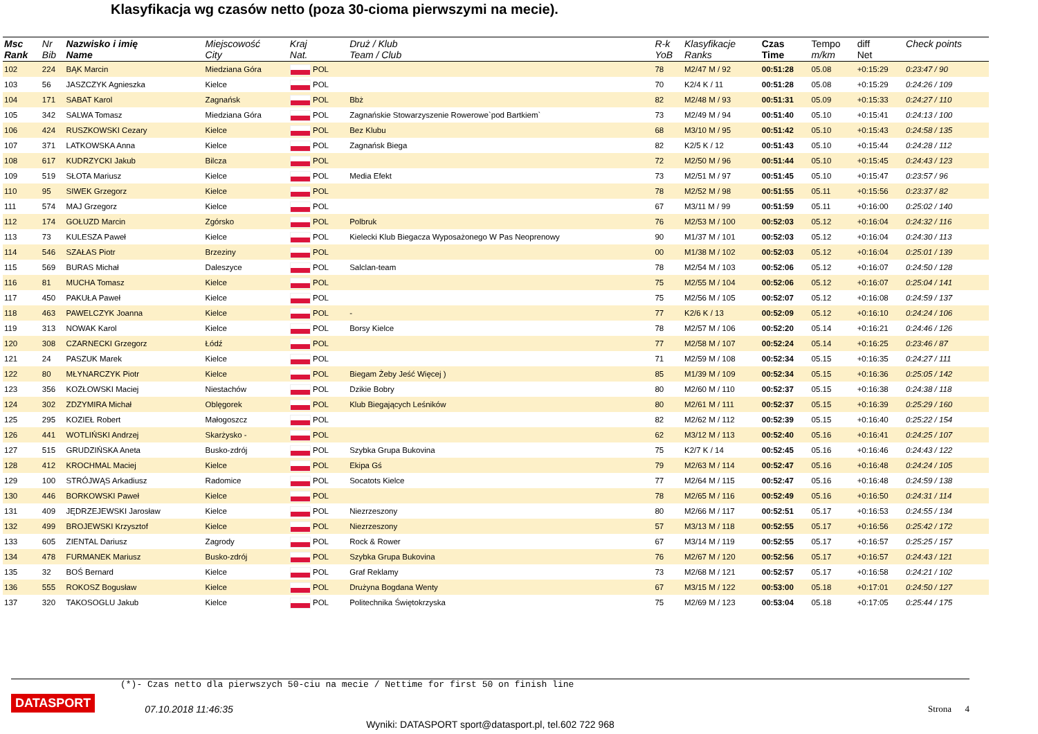Klasyfikacja wg czasów netto (poza 30-cioma pierwszymi na mecie).
| Msc Rank | Nr Bib | Nazwisko i imię Name | Miejscowość City | Kraj Nat. | Druż / Klub Team / Club | R-k YoB | Klasyfikacje Ranks | Czas Time | Tempo m/km | diff Net | Check points |
| --- | --- | --- | --- | --- | --- | --- | --- | --- | --- | --- | --- |
| 102 | 224 | BĄK Marcin | Miedziana Góra | POL | | 78 | M2/47 M / 92 | 00:51:28 | 05.08 | +0:15:29 | 0:23:47 / 90 |
| 103 | 56 | JASZCZYK Agnieszka | Kielce | POL | | 70 | K2/4 K / 11 | 00:51:28 | 05.08 | +0:15:29 | 0:24:26 / 109 |
| 104 | 171 | SABAT Karol | Zagnańsk | POL | Bbż | 82 | M2/48 M / 93 | 00:51:31 | 05.09 | +0:15:33 | 0:24:27 / 110 |
| 105 | 342 | SALWA Tomasz | Miedziana Góra | POL | Zagnańskie Stowarzyszenie Rowerowe`pod Bartkiem` | 73 | M2/49 M / 94 | 00:51:40 | 05.10 | +0:15:41 | 0:24:13 / 100 |
| 106 | 424 | RUSZKOWSKI Cezary | Kielce | POL | Bez Klubu | 68 | M3/10 M / 95 | 00:51:42 | 05.10 | +0:15:43 | 0:24:58 / 135 |
| 107 | 371 | LATKOWSKA Anna | Kielce | POL | Zagnańsk Biega | 82 | K2/5 K / 12 | 00:51:43 | 05.10 | +0:15:44 | 0:24:28 / 112 |
| 108 | 617 | KUDRZYCKI Jakub | Bilcza | POL | | 72 | M2/50 M / 96 | 00:51:44 | 05.10 | +0:15:45 | 0:24:43 / 123 |
| 109 | 519 | SŁOTA Mariusz | Kielce | POL | Media Efekt | 73 | M2/51 M / 97 | 00:51:45 | 05.10 | +0:15:47 | 0:23:57 / 96 |
| 110 | 95 | SIWEK Grzegorz | Kielce | POL | | 78 | M2/52 M / 98 | 00:51:55 | 05.11 | +0:15:56 | 0:23:37 / 82 |
| 111 | 574 | MAJ Grzegorz | Kielce | POL | | 67 | M3/11 M / 99 | 00:51:59 | 05.11 | +0:16:00 | 0:25:02 / 140 |
| 112 | 174 | GOŁUZD Marcin | Zgórsko | POL | Polbruk | 76 | M2/53 M / 100 | 00:52:03 | 05.12 | +0:16:04 | 0:24:32 / 116 |
| 113 | 73 | KULESZA Paweł | Kielce | POL | Kielecki Klub Biegacza Wyposażonego W Pas Neoprenowy | 90 | M1/37 M / 101 | 00:52:03 | 05.12 | +0:16:04 | 0:24:30 / 113 |
| 114 | 546 | SZAŁAS Piotr | Brzeziny | POL | | 00 | M1/38 M / 102 | 00:52:03 | 05.12 | +0:16:04 | 0:25:01 / 139 |
| 115 | 569 | BURAS Michał | Daleszyce | POL | Salclan-team | 78 | M2/54 M / 103 | 00:52:06 | 05.12 | +0:16:07 | 0:24:50 / 128 |
| 116 | 81 | MUCHA Tomasz | Kielce | POL | | 75 | M2/55 M / 104 | 00:52:06 | 05.12 | +0:16:07 | 0:25:04 / 141 |
| 117 | 450 | PAKUŁA Paweł | Kielce | POL | | 75 | M2/56 M / 105 | 00:52:07 | 05.12 | +0:16:08 | 0:24:59 / 137 |
| 118 | 463 | PAWELCZYK Joanna | Kielce | POL | - | 77 | K2/6 K / 13 | 00:52:09 | 05.12 | +0:16:10 | 0:24:24 / 106 |
| 119 | 313 | NOWAK Karol | Kielce | POL | Borsy Kielce | 78 | M2/57 M / 106 | 00:52:20 | 05.14 | +0:16:21 | 0:24:46 / 126 |
| 120 | 308 | CZARNECKI Grzegorz | Łódź | POL | | 77 | M2/58 M / 107 | 00:52:24 | 05.14 | +0:16:25 | 0:23:46 / 87 |
| 121 | 24 | PASZUK Marek | Kielce | POL | | 71 | M2/59 M / 108 | 00:52:34 | 05.15 | +0:16:35 | 0:24:27 / 111 |
| 122 | 80 | MŁYNARCZYK Piotr | Kielce | POL | Biegam Żeby Jeść Więcej ) | 85 | M1/39 M / 109 | 00:52:34 | 05.15 | +0:16:36 | 0:25:05 / 142 |
| 123 | 356 | KOZŁOWSKI Maciej | Niestachów | POL | Dzikie Bobry | 80 | M2/60 M / 110 | 00:52:37 | 05.15 | +0:16:38 | 0:24:38 / 118 |
| 124 | 302 | ZDZYMIRA Michał | Oblęgorek | POL | Klub Biegających Leśników | 80 | M2/61 M / 111 | 00:52:37 | 05.15 | +0:16:39 | 0:25:29 / 160 |
| 125 | 295 | KOZIEŁ Robert | Małogoszcz | POL | | 82 | M2/62 M / 112 | 00:52:39 | 05.15 | +0:16:40 | 0:25:22 / 154 |
| 126 | 441 | WOTLIŃSKI Andrzej | Skarżysko - | POL | | 62 | M3/12 M / 113 | 00:52:40 | 05.16 | +0:16:41 | 0:24:25 / 107 |
| 127 | 515 | GRUDZIŃSKA Aneta | Busko-zdrój | POL | Szybka Grupa Bukovina | 75 | K2/7 K / 14 | 00:52:45 | 05.16 | +0:16:46 | 0:24:43 / 122 |
| 128 | 412 | KROCHMAL Maciej | Kielce | POL | Ekipa Gś | 79 | M2/63 M / 114 | 00:52:47 | 05.16 | +0:16:48 | 0:24:24 / 105 |
| 129 | 100 | STRÓJWĄS Arkadiusz | Radomice | POL | Socatots Kielce | 77 | M2/64 M / 115 | 00:52:47 | 05.16 | +0:16:48 | 0:24:59 / 138 |
| 130 | 446 | BORKOWSKI Paweł | Kielce | POL | | 78 | M2/65 M / 116 | 00:52:49 | 05.16 | +0:16:50 | 0:24:31 / 114 |
| 131 | 409 | JĘDRZEJEWSKI Jarosław | Kielce | POL | Niezrzeszony | 80 | M2/66 M / 117 | 00:52:51 | 05.17 | +0:16:53 | 0:24:55 / 134 |
| 132 | 499 | BROJEWSKI Krzysztof | Kielce | POL | Niezrzeszony | 57 | M3/13 M / 118 | 00:52:55 | 05.17 | +0:16:56 | 0:25:42 / 172 |
| 133 | 605 | ZIENTAL Dariusz | Zagrody | POL | Rock & Rower | 67 | M3/14 M / 119 | 00:52:55 | 05.17 | +0:16:57 | 0:25:25 / 157 |
| 134 | 478 | FURMANEK Mariusz | Busko-zdrój | POL | Szybka Grupa Bukovina | 76 | M2/67 M / 120 | 00:52:56 | 05.17 | +0:16:57 | 0:24:43 / 121 |
| 135 | 32 | BOŚ Bernard | Kielce | POL | Graf Reklamy | 73 | M2/68 M / 121 | 00:52:57 | 05.17 | +0:16:58 | 0:24:21 / 102 |
| 136 | 555 | ROKOSZ Bogusław | Kielce | POL | Drużyna Bogdana Wenty | 67 | M3/15 M / 122 | 00:53:00 | 05.18 | +0:17:01 | 0:24:50 / 127 |
| 137 | 320 | TAKOSOGLU Jakub | Kielce | POL | Politechnika Świętokrzyska | 75 | M2/69 M / 123 | 00:53:04 | 05.18 | +0:17:05 | 0:25:44 / 175 |
(*)- Czas netto dla pierwszych 50-ciu na mecie / Nettime for first 50 on finish line
DATASPORT 07.10.2018 11:46:35 Strona 4
Wyniki: DATASPORT sport@datasport.pl, tel.602 722 968